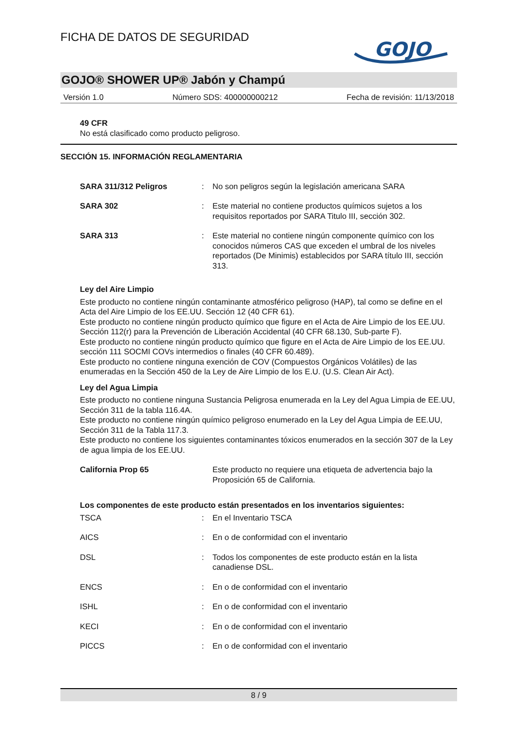FICHA DE DATOS DE SEGURIDAD
GOJO
GOJO® SHOWER UP® Jabón y Champú
Versión 1.0 Número SDS: 400000000212 Fecha de revisión: 11/13/2018
49 CFR
No está clasificado como producto peligroso.
SECCIÓN 15. INFORMACIÓN REGLAMENTARIA
| SARA 311/312 Peligros | : | No son peligros según la legislación americana SARA |
| SARA 302 | : | Este material no contiene productos químicos sujetos a los requisitos reportados por SARA Titulo III, sección 302. |
| SARA 313 | : | Este material no contiene ningún componente químico con los conocidos números CAS que exceden el umbral de los niveles reportados (De Minimis) establecidos por SARA título III, sección 313. |
Ley del Aire Limpio
Este producto no contiene ningún contaminante atmosférico peligroso (HAP), tal como se define en el Acta del Aire Limpio de los EE.UU. Sección 12 (40 CFR 61).
Este producto no contiene ningún producto químico que figure en el Acta de Aire Limpio de los EE.UU. Sección 112(r) para la Prevención de Liberación Accidental (40 CFR 68.130, Sub-parte F).
Este producto no contiene ningún producto químico que figure en el Acta de Aire Limpio de los EE.UU. sección 111 SOCMI COVs intermedios o finales (40 CFR 60.489).
Este producto no contiene ninguna exención de COV (Compuestos Orgánicos Volátiles) de las enumeradas en la Sección 450 de la Ley de Aire Limpio de los E.U. (U.S. Clean Air Act).
Ley del Agua Limpia
Este producto no contiene ninguna Sustancia Peligrosa enumerada en la Ley del Agua Limpia de EE.UU, Sección 311 de la tabla 116.4A.
Este producto no contiene ningún químico peligroso enumerado en la Ley del Agua Limpia de EE.UU, Sección 311 de la Tabla 117.3.
Este producto no contiene los siguientes contaminantes tóxicos enumerados en la sección 307 de la Ley de agua limpia de los EE.UU.
| California Prop 65 | Este producto no requiere una etiqueta de advertencia bajo la Proposición 65 de California. |
Los componentes de este producto están presentados en los inventarios siguientes:
| TSCA | : | En el Inventario TSCA |
| AICS | : | En o de conformidad con el inventario |
| DSL | : | Todos los componentes de este producto están en la lista canadiense DSL. |
| ENCS | : | En o de conformidad con el inventario |
| ISHL | : | En o de conformidad con el inventario |
| KECI | : | En o de conformidad con el inventario |
| PICCS | : | En o de conformidad con el inventario |
8 / 9